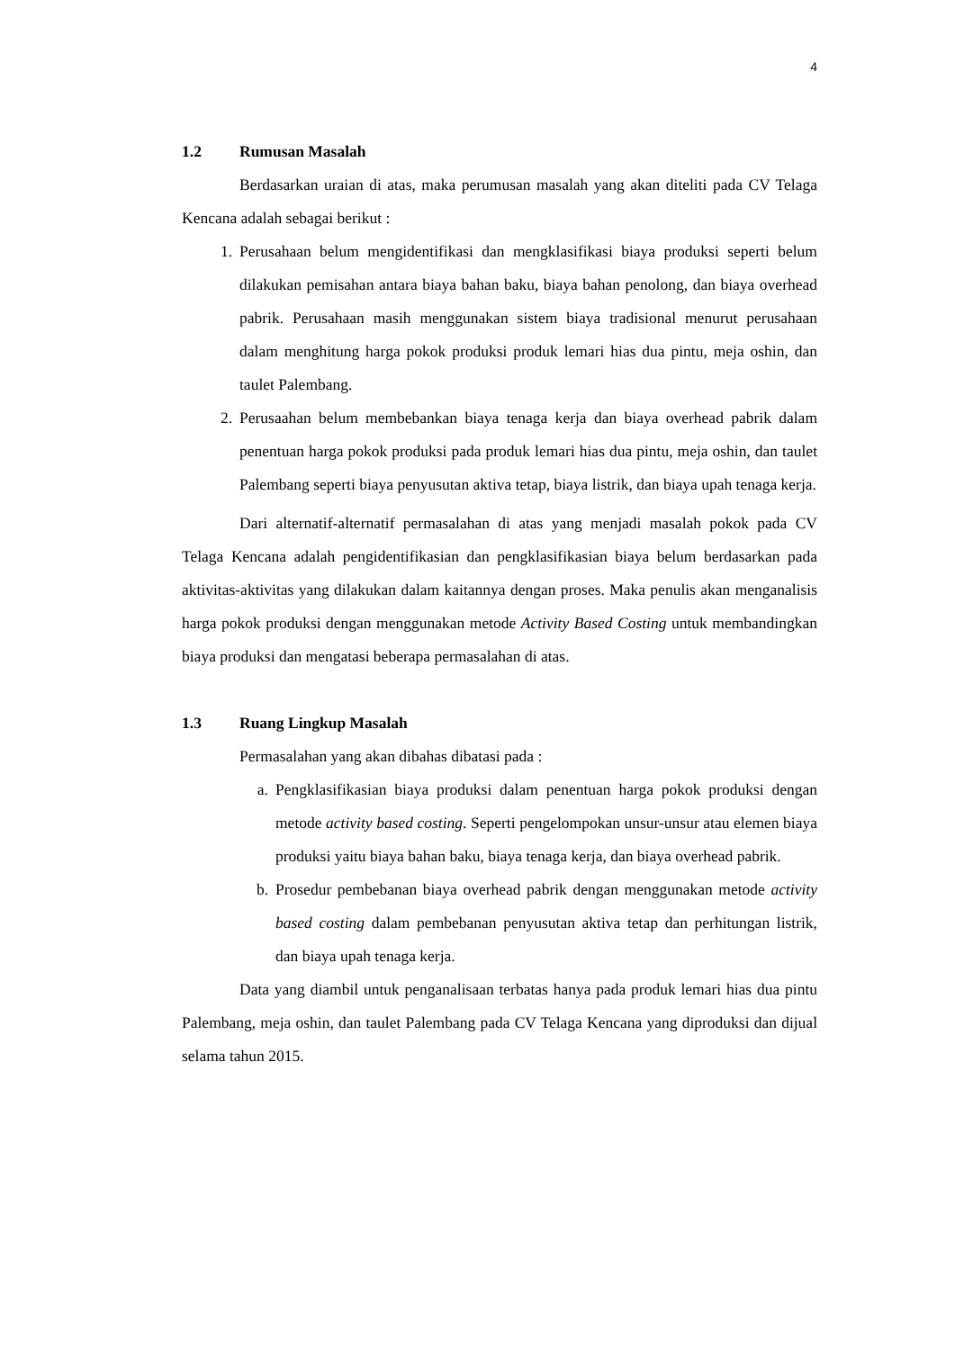4
1.2 Rumusan Masalah
Berdasarkan uraian di atas, maka perumusan masalah yang akan diteliti pada CV Telaga Kencana adalah sebagai berikut :
1. Perusahaan belum mengidentifikasi dan mengklasifikasi biaya produksi seperti belum dilakukan pemisahan antara biaya bahan baku, biaya bahan penolong, dan biaya overhead pabrik. Perusahaan masih menggunakan sistem biaya tradisional menurut perusahaan dalam menghitung harga pokok produksi produk lemari hias dua pintu, meja oshin, dan taulet Palembang.
2. Perusaahan belum membebankan biaya tenaga kerja dan biaya overhead pabrik dalam penentuan harga pokok produksi pada produk lemari hias dua pintu, meja oshin, dan taulet Palembang seperti biaya penyusutan aktiva tetap, biaya listrik, dan biaya upah tenaga kerja.
Dari alternatif-alternatif permasalahan di atas yang menjadi masalah pokok pada CV Telaga Kencana adalah pengidentifikasian dan pengklasifikasian biaya belum berdasarkan pada aktivitas-aktivitas yang dilakukan dalam kaitannya dengan proses. Maka penulis akan menganalisis harga pokok produksi dengan menggunakan metode Activity Based Costing untuk membandingkan biaya produksi dan mengatasi beberapa permasalahan di atas.
1.3 Ruang Lingkup Masalah
Permasalahan yang akan dibahas dibatasi pada :
a. Pengklasifikasian biaya produksi dalam penentuan harga pokok produksi dengan metode activity based costing. Seperti pengelompokan unsur-unsur atau elemen biaya produksi yaitu biaya bahan baku, biaya tenaga kerja, dan biaya overhead pabrik.
b. Prosedur pembebanan biaya overhead pabrik dengan menggunakan metode activity based costing dalam pembebanan penyusutan aktiva tetap dan perhitungan listrik, dan biaya upah tenaga kerja.
Data yang diambil untuk penganalisaan terbatas hanya pada produk lemari hias dua pintu Palembang, meja oshin, dan taulet Palembang pada CV Telaga Kencana yang diproduksi dan dijual selama tahun 2015.